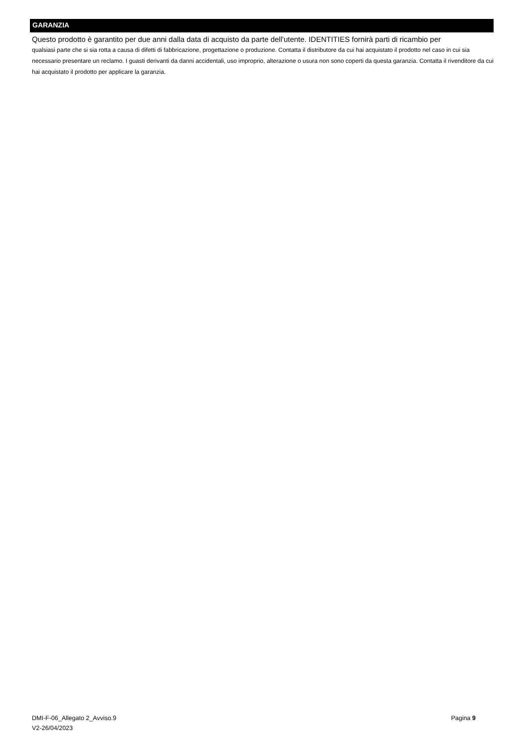GARANZIA
Questo prodotto è garantito per due anni dalla data di acquisto da parte dell'utente. IDENTITIES fornirà parti di ricambio per
qualsiasi parte che si sia rotta a causa di difetti di fabbricazione, progettazione o produzione. Contatta il distributore da cui hai acquistato il prodotto nel caso in cui sia necessario presentare un reclamo. I guasti derivanti da danni accidentali, uso improprio, alterazione o usura non sono coperti da questa garanzia. Contatta il rivenditore da cui hai acquistato il prodotto per applicare la garanzia.
Pagina 9 DMI-F-06_Allegato 2_Avviso.9
V2-26/04/2023